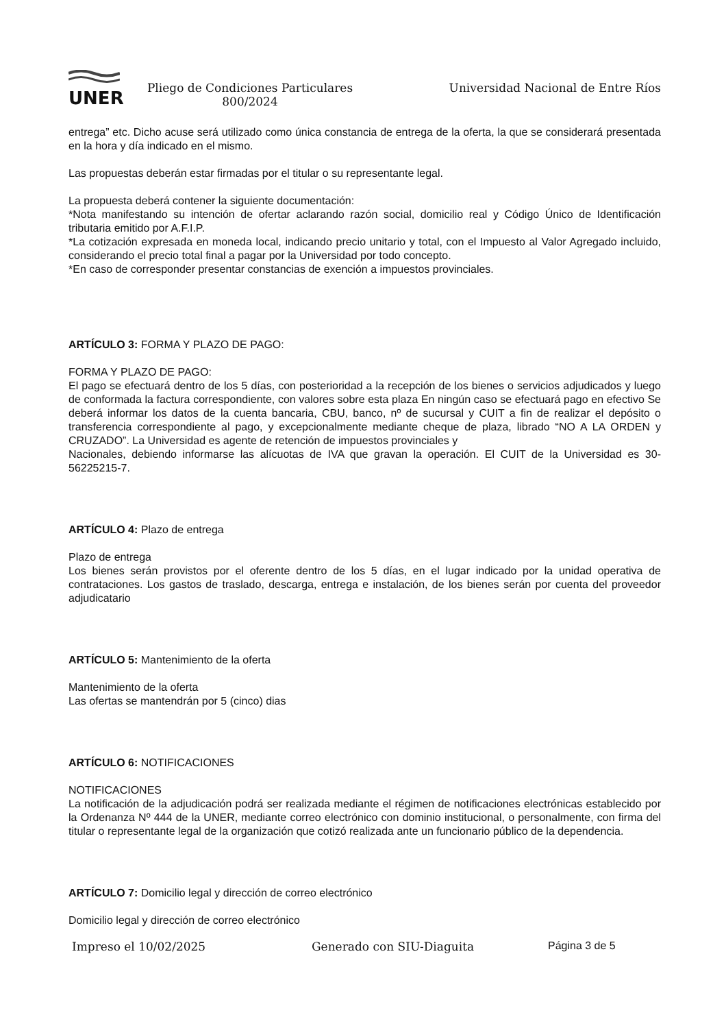UNER
Pliego de Condiciones Particulares
800/2024
Universidad Nacional de Entre Ríos
entrega” etc. Dicho acuse será utilizado como única constancia de entrega de la oferta, la que se considerará presentada en la hora y día indicado en el mismo.
Las propuestas deberán estar firmadas por el titular o su representante legal.
La propuesta deberá contener la siguiente documentación:
*Nota manifestando su intención de ofertar aclarando razón social, domicilio real y Código Único de Identificación tributaria emitido por A.F.I.P.
*La cotización expresada en moneda local, indicando precio unitario y total, con el Impuesto al Valor Agregado incluido, considerando el precio total final a pagar por la Universidad por todo concepto.
*En caso de corresponder presentar constancias de exención a impuestos provinciales.
ARTÍCULO 3: FORMA Y PLAZO DE PAGO:
FORMA Y PLAZO DE PAGO:
El pago se efectuará dentro de los 5 días, con posterioridad a la recepción de los bienes o servicios adjudicados y luego de conformada la factura correspondiente, con valores sobre esta plaza En ningún caso se efectuará pago en efectivo Se deberá informar los datos de la cuenta bancaria, CBU, banco, nº de sucursal y CUIT a fin de realizar el depósito o transferencia correspondiente al pago, y excepcionalmente mediante cheque de plaza, librado “NO A LA ORDEN y CRUZADO”. La Universidad es agente de retención de impuestos provinciales y
Nacionales, debiendo informarse las alícuotas de IVA que gravan la operación. El CUIT de la Universidad es 30-56225215-7.
ARTÍCULO 4: Plazo de entrega
Plazo de entrega
Los bienes serán provistos por el oferente dentro de los 5 días, en el lugar indicado por la unidad operativa de contrataciones. Los gastos de traslado, descarga, entrega e instalación, de los bienes serán por cuenta del proveedor adjudicatario
ARTÍCULO 5: Mantenimiento de la oferta
Mantenimiento de la oferta
Las ofertas se mantendrán por 5 (cinco) dias
ARTÍCULO 6: NOTIFICACIONES
NOTIFICACIONES
La notificación de la adjudicación podrá ser realizada mediante el régimen de notificaciones electrónicas establecido por la Ordenanza Nº 444 de la UNER, mediante correo electrónico con dominio institucional, o personalmente, con firma del titular o representante legal de la organización que cotizó realizada ante un funcionario público de la dependencia.
ARTÍCULO 7: Domicilio legal y dirección de correo electrónico
Domicilio legal y dirección de correo electrónico
Impreso el 10/02/2025 Generado con SIU-Diaguita Página 3 de 5